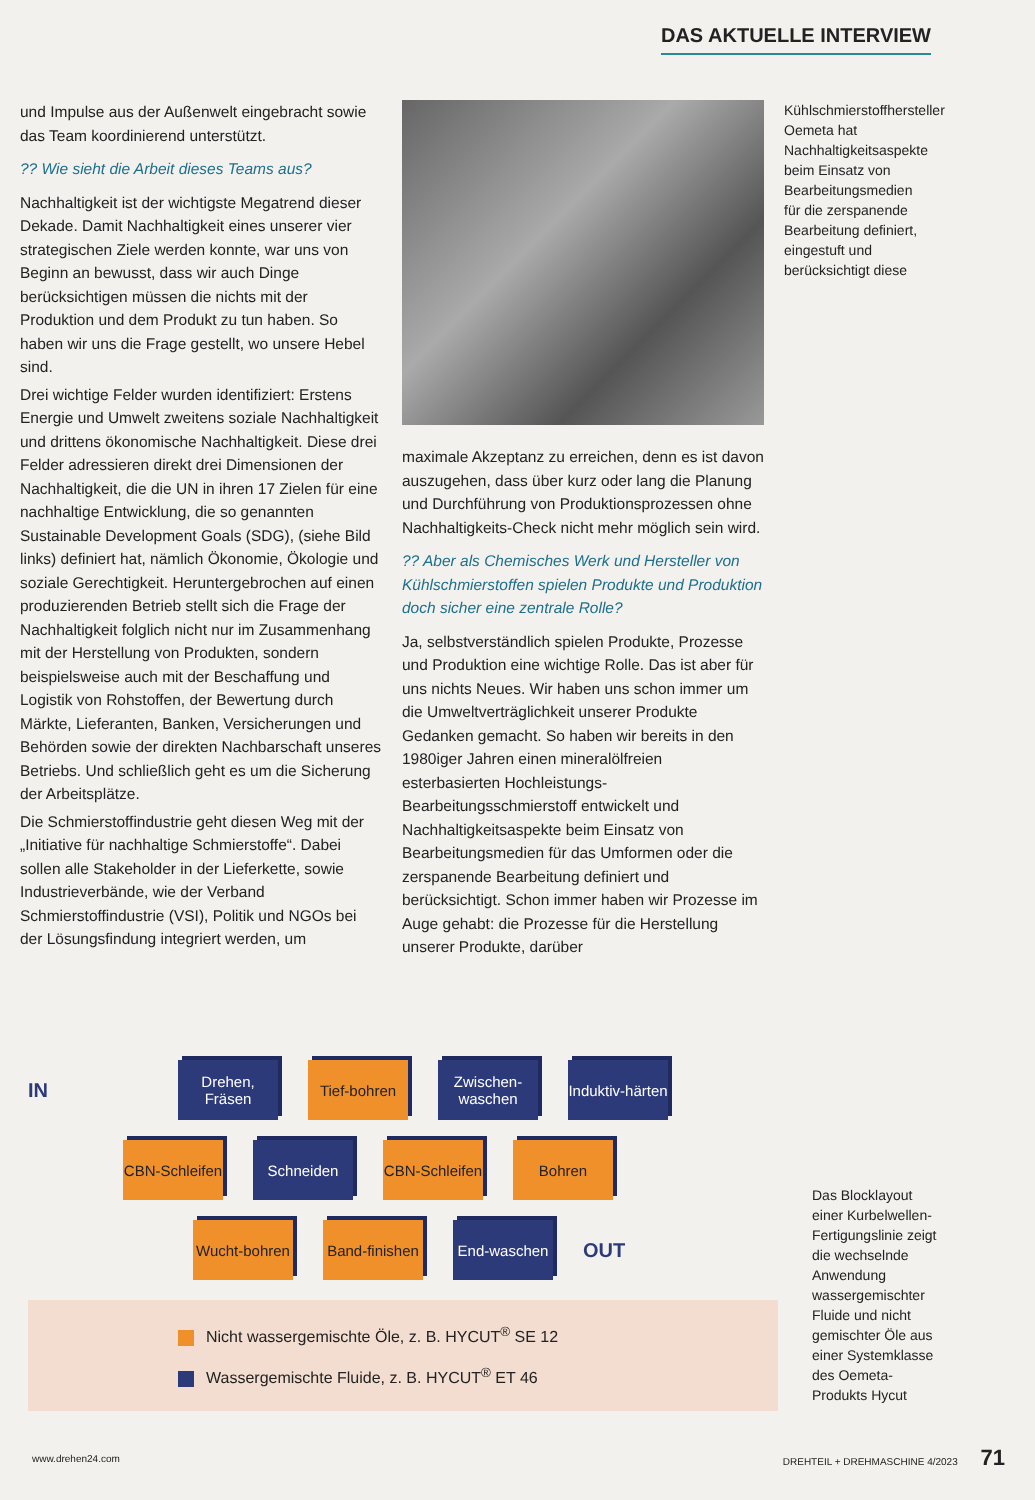DAS AKTUELLE INTERVIEW
und Impulse aus der Außenwelt eingebracht sowie das Team koordinierend unterstützt.
?? Wie sieht die Arbeit dieses Teams aus?
Nachhaltigkeit ist der wichtigste Megatrend dieser Dekade. Damit Nachhaltigkeit eines unserer vier strategischen Ziele werden konnte, war uns von Beginn an bewusst, dass wir auch Dinge berücksichtigen müssen die nichts mit der Produktion und dem Produkt zu tun haben. So haben wir uns die Frage gestellt, wo unsere Hebel sind.
Drei wichtige Felder wurden identifiziert: Erstens Energie und Umwelt zweitens soziale Nachhaltigkeit und drittens ökonomische Nachhaltigkeit. Diese drei Felder adressieren direkt drei Dimensionen der Nachhaltigkeit, die die UN in ihren 17 Zielen für eine nachhaltige Entwicklung, die so genannten Sustainable Development Goals (SDG), (siehe Bild links) definiert hat, nämlich Ökonomie, Ökologie und soziale Gerechtigkeit. Heruntergebrochen auf einen produzierenden Betrieb stellt sich die Frage der Nachhaltigkeit folglich nicht nur im Zusammenhang mit der Herstellung von Produkten, sondern beispielsweise auch mit der Beschaffung und Logistik von Rohstoffen, der Bewertung durch Märkte, Lieferanten, Banken, Versicherungen und Behörden sowie der direkten Nachbarschaft unseres Betriebs. Und schließlich geht es um die Sicherung der Arbeitsplätze.
Die Schmierstoffindustrie geht diesen Weg mit der „Initiative für nachhaltige Schmierstoffe“. Dabei sollen alle Stakeholder in der Lieferkette, sowie Industrieverbände, wie der Verband Schmierstoffindustrie (VSI), Politik und NGOs bei der Lösungsfindung integriert werden, um
maximale Akzeptanz zu erreichen, denn es ist davon auszugehen, dass über kurz oder lang die Planung und Durchführung von Produktionsprozessen ohne Nachhaltigkeits-Check nicht mehr möglich sein wird.
?? Aber als Chemisches Werk und Hersteller von Kühlschmierstoffen spielen Produkte und Produktion doch sicher eine zentrale Rolle?
Ja, selbstverständlich spielen Produkte, Prozesse und Produktion eine wichtige Rolle. Das ist aber für uns nichts Neues. Wir haben uns schon immer um die Umweltverträglichkeit unserer Produkte Gedanken gemacht. So haben wir bereits in den 1980iger Jahren einen mineralölfreien esterbasierten Hochleistungs-Bearbeitungsschmierstoff entwickelt und Nachhaltigkeitsaspekte beim Einsatz von Bearbeitungsmedien für das Umformen oder die zerspanende Bearbeitung definiert und berücksichtigt. Schon immer haben wir Prozesse im Auge gehabt: die Prozesse für die Herstellung unserer Produkte, darüber
Kühlschmierstoffhersteller Oemeta hat Nachhaltigkeitsaspekte beim Einsatz von Bearbeitungsmedien für die zerspanende Bearbeitung definiert, eingestuft und berücksichtigt diese
IN
Drehen, Fräsen
Tief-bohren
Zwischen-waschen
Induktiv-härten
CBN-Schleifen
Schneiden
CBN-Schleifen
Bohren
Wucht-bohren
Band-finishen
End-waschen
OUT
Nicht wassergemischte Öle, z. B. HYCUT<sup>®</sup> SE 12
Wassergemischte Fluide, z. B. HYCUT<sup>®</sup> ET 46
Das Blocklayout einer Kurbelwellen-Fertigungslinie zeigt die wechselnde Anwendung wassergemischter Fluide und nicht gemischter Öle aus einer Systemklasse des Oemeta-Produkts Hycut
www.drehen24.com DREHTEIL + DREHMASCHINE 4/2023 71